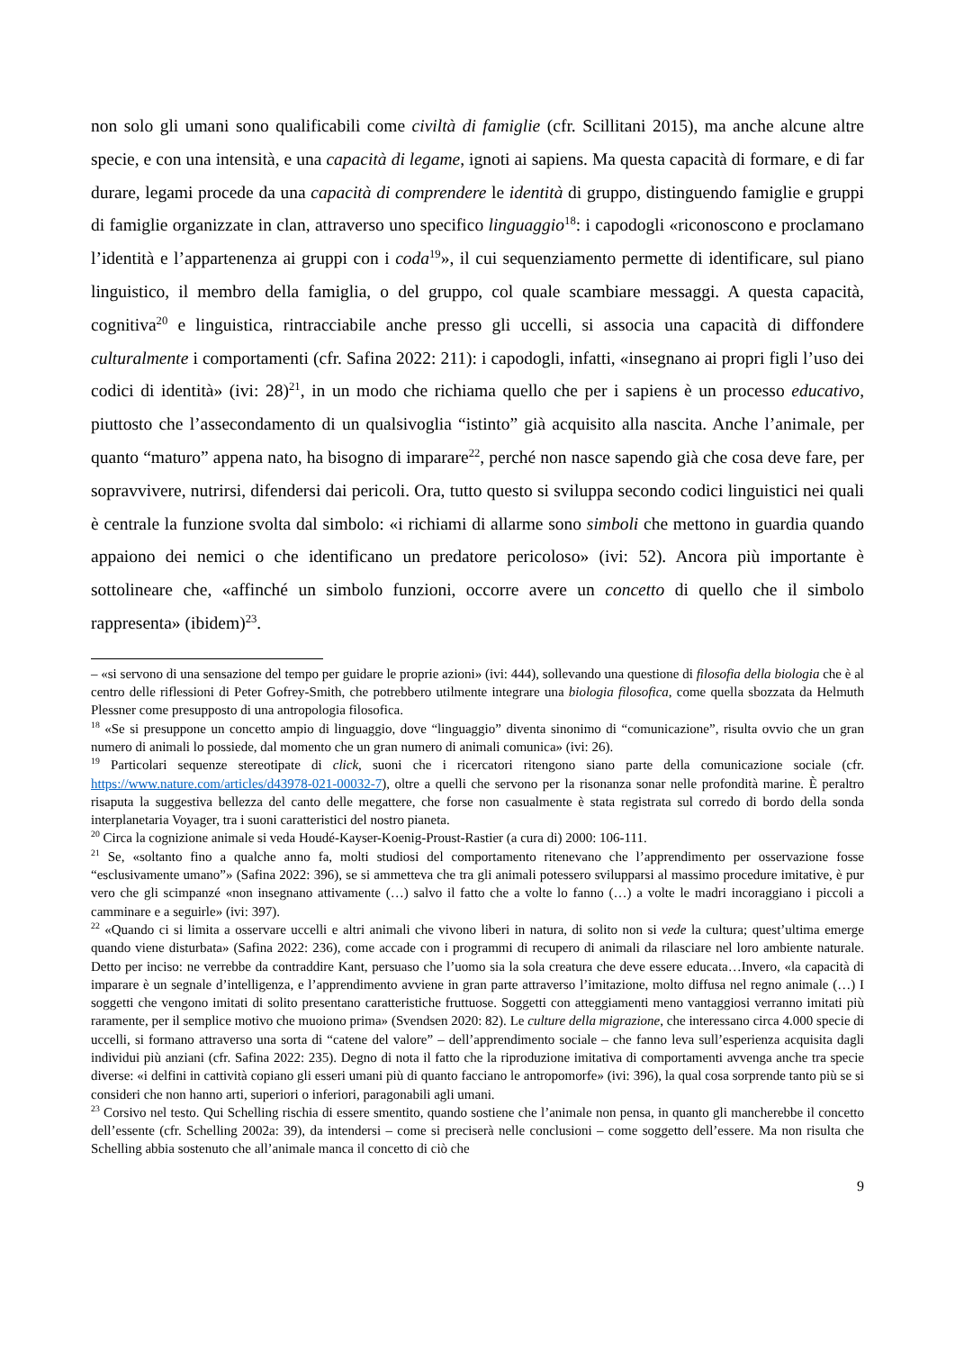non solo gli umani sono qualificabili come civiltà di famiglie (cfr. Scillitani 2015), ma anche alcune altre specie, e con una intensità, e una capacità di legame, ignoti ai sapiens. Ma questa capacità di formare, e di far durare, legami procede da una capacità di comprendere le identità di gruppo, distinguendo famiglie e gruppi di famiglie organizzate in clan, attraverso uno specifico linguaggio<sup>18</sup>: i capodogli «riconoscono e proclamano l’identità e l’appartenenza ai gruppi con i coda<sup>19</sup>», il cui sequenziamento permette di identificare, sul piano linguistico, il membro della famiglia, o del gruppo, col quale scambiare messaggi. A questa capacità, cognitiva<sup>20</sup> e linguistica, rintracciabile anche presso gli uccelli, si associa una capacità di diffondere culturalmente i comportamenti (cfr. Safina 2022: 211): i capodogli, infatti, «insegnano ai propri figli l’uso dei codici di identità» (ivi: 28)<sup>21</sup>, in un modo che richiama quello che per i sapiens è un processo educativo, piuttosto che l’assecondamento di un qualsivoglia “istinto” già acquisito alla nascita. Anche l’animale, per quanto “maturo” appena nato, ha bisogno di imparare<sup>22</sup>, perché non nasce sapendo già che cosa deve fare, per sopravvivere, nutrirsi, difendersi dai pericoli. Ora, tutto questo si sviluppa secondo codici linguistici nei quali è centrale la funzione svolta dal simbolo: «i richiami di allarme sono simboli che mettono in guardia quando appaiono dei nemici o che identificano un predatore pericoloso» (ivi: 52). Ancora più importante è sottolineare che, «affinché un simbolo funzioni, occorre avere un concetto di quello che il simbolo rappresenta» (ibidem)<sup>23</sup>.
– «si servono di una sensazione del tempo per guidare le proprie azioni» (ivi: 444), sollevando una questione di filosofia della biologia che è al centro delle riflessioni di Peter Gofrey-Smith, che potrebbero utilmente integrare una biologia filosofica, come quella sbozzata da Helmuth Plessner come presupposto di una antropologia filosofica.
<sup>18</sup> «Se si presuppone un concetto ampio di linguaggio, dove “linguaggio” diventa sinonimo di “comunicazione”, risulta ovvio che un gran numero di animali lo possiede, dal momento che un gran numero di animali comunica» (ivi: 26).
<sup>19</sup> Particolari sequenze stereotipate di click, suoni che i ricercatori ritengono siano parte della comunicazione sociale (cfr. https://www.nature.com/articles/d43978-021-00032-7), oltre a quelli che servono per la risonanza sonar nelle profondità marine. È peraltro risaputa la suggestiva bellezza del canto delle megattere, che forse non casualmente è stata registrata sul corredo di bordo della sonda interplanetaria Voyager, tra i suoni caratteristici del nostro pianeta.
<sup>20</sup> Circa la cognizione animale si veda Houdé-Kayser-Koenig-Proust-Rastier (a cura di) 2000: 106-111.
<sup>21</sup> Se, «soltanto fino a qualche anno fa, molti studiosi del comportamento ritenevano che l’apprendimento per osservazione fosse “esclusivamente umano”» (Safina 2022: 396), se si ammetteva che tra gli animali potessero svilupparsi al massimo procedure imitative, è pur vero che gli scimpanzé «non insegnano attivamente (…) salvo il fatto che a volte lo fanno (…) a volte le madri incoraggiano i piccoli a camminare e a seguirle» (ivi: 397).
<sup>22</sup> «Quando ci si limita a osservare uccelli e altri animali che vivono liberi in natura, di solito non si vede la cultura; quest’ultima emerge quando viene disturbata» (Safina 2022: 236), come accade con i programmi di recupero di animali da rilasciare nel loro ambiente naturale. Detto per inciso: ne verrebbe da contraddire Kant, persuaso che l’uomo sia la sola creatura che deve essere educata…Invero, «la capacità di imparare è un segnale d’intelligenza, e l’apprendimento avviene in gran parte attraverso l’imitazione, molto diffusa nel regno animale (…) I soggetti che vengono imitati di solito presentano caratteristiche fruttuose. Soggetti con atteggiamenti meno vantaggiosi verranno imitati più raramente, per il semplice motivo che muoiono prima» (Svendsen 2020: 82). Le culture della migrazione, che interessano circa 4.000 specie di uccelli, si formano attraverso una sorta di “catene del valore” – dell’apprendimento sociale – che fanno leva sull’esperienza acquisita dagli individui più anziani (cfr. Safina 2022: 235). Degno di nota il fatto che la riproduzione imitativa di comportamenti avvenga anche tra specie diverse: «i delfini in cattività copiano gli esseri umani più di quanto facciano le antropomorfe» (ivi: 396), la qual cosa sorprende tanto più se si consideri che non hanno arti, superiori o inferiori, paragonabili agli umani.
<sup>23</sup> Corsivo nel testo. Qui Schelling rischia di essere smentito, quando sostiene che l’animale non pensa, in quanto gli mancherebbe il concetto dell’essente (cfr. Schelling 2002a: 39), da intendersi – come si preciserà nelle conclusioni – come soggetto dell’essere. Ma non risulta che Schelling abbia sostenuto che all’animale manca il concetto di ciò che
9